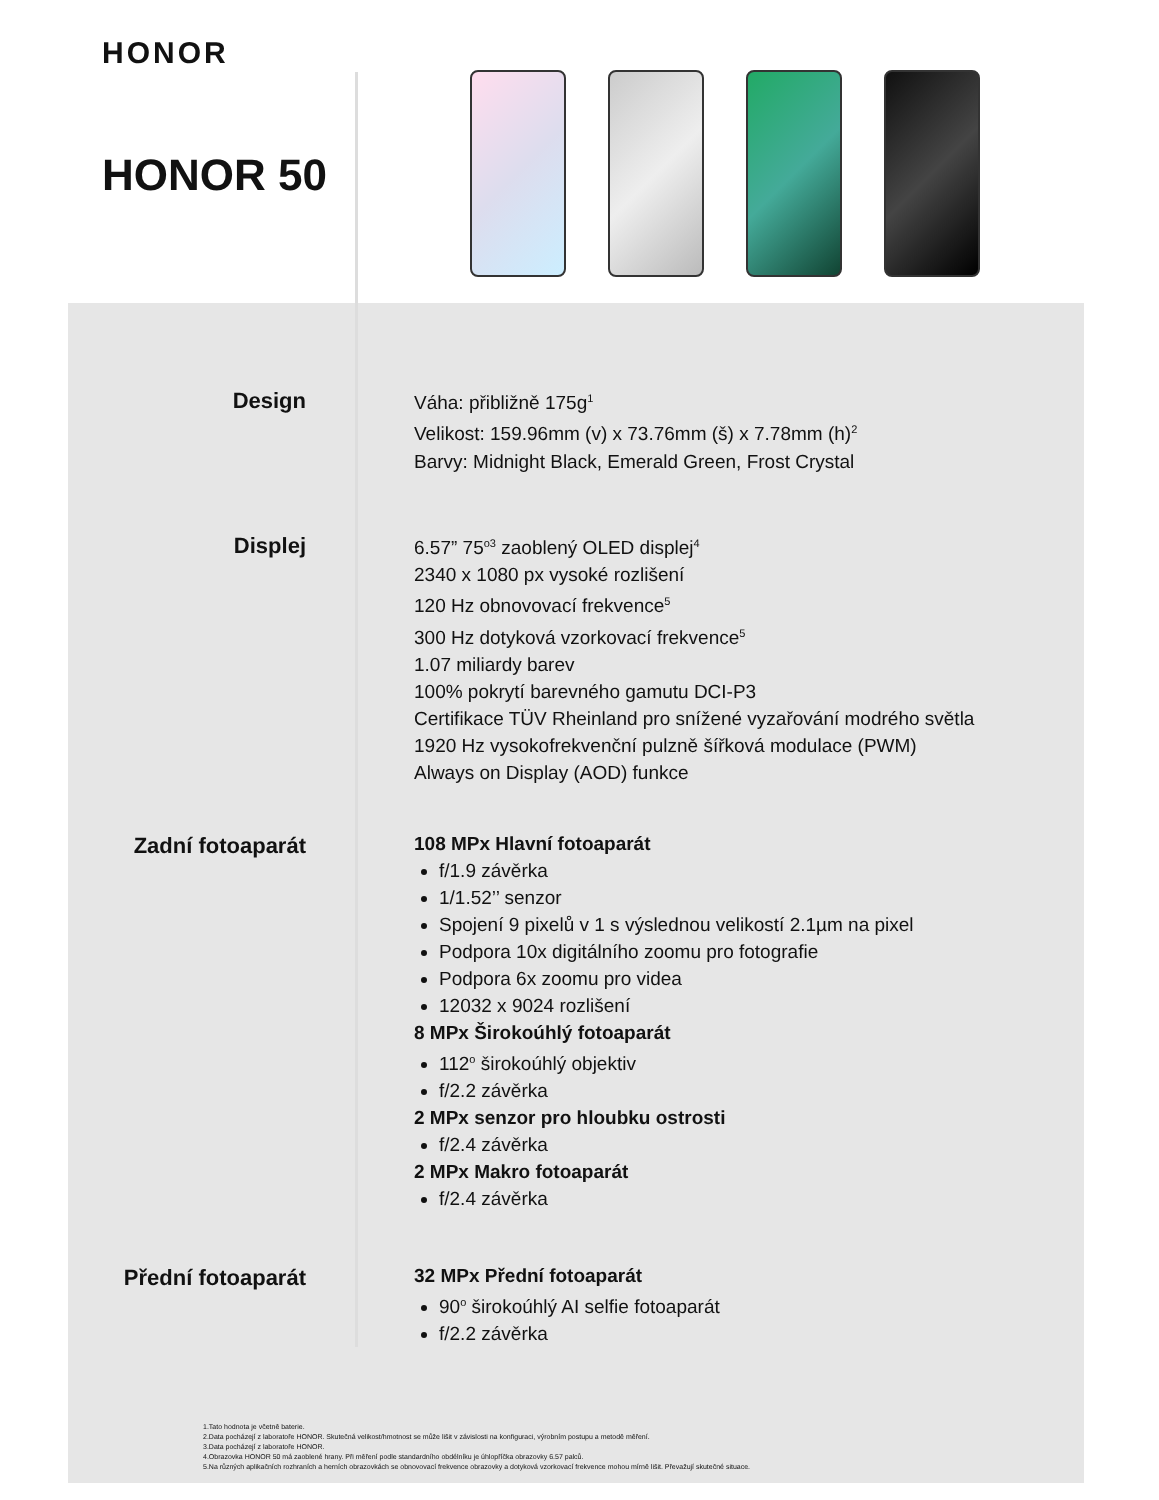HONOR
HONOR 50
Design
Váha: přibližně 175g<sup>1</sup>
Velikost: 159.96mm (v) x 73.76mm (š) x 7.78mm (h)<sup>2</sup>
Barvy: Midnight Black, Emerald Green, Frost Crystal
Displej
6.57” 75<sup>o3</sup> zaoblený OLED displej<sup>4</sup>
2340 x 1080 px vysoké rozlišení
120 Hz obnovovací frekvence<sup>5</sup>
300 Hz dotyková vzorkovací frekvence<sup>5</sup>
1.07 miliardy barev
100% pokrytí barevného gamutu DCI-P3
Certifikace TÜV Rheinland pro snížené vyzařování modrého světla
1920 Hz vysokofrekvenční pulzně šířková modulace (PWM)
Always on Display (AOD) funkce
Zadní fotoaparát
108 MPx Hlavní fotoaparát
f/1.9 závěrka
1/1.52’’ senzor
Spojení 9 pixelů v 1 s výslednou velikostí 2.1µm na pixel
Podpora 10x digitálního zoomu pro fotografie
Podpora 6x zoomu pro videa
12032 x 9024 rozlišení
8 MPx Širokoúhlý fotoaparát
112<sup>o</sup> širokoúhlý objektiv
f/2.2 závěrka
2 MPx senzor pro hloubku ostrosti
f/2.4 závěrka
2 MPx Makro fotoaparát
f/2.4 závěrka
Přední fotoaparát
32 MPx Přední fotoaparát
90<sup>o</sup> širokoúhlý AI selfie fotoaparát
f/2.2 závěrka
1.Tato hodnota je včetně baterie.
2.Data pocházejí z laboratoře HONOR. Skutečná velikost/hmotnost se může lišit v závislosti na konfiguraci, výrobním postupu a metodě měření.
3.Data pocházejí z laboratoře HONOR.
4.Obrazovka HONOR 50 má zaoblené hrany. Při měření podle standardního obdélníku je úhlopříčka obrazovky 6.57 palců.
5.Na různých aplikačních rozhraních a herních obrazovkách se obnovovací frekvence obrazovky a dotyková vzorkovací frekvence mohou mírně lišit. Převažují skutečné situace.